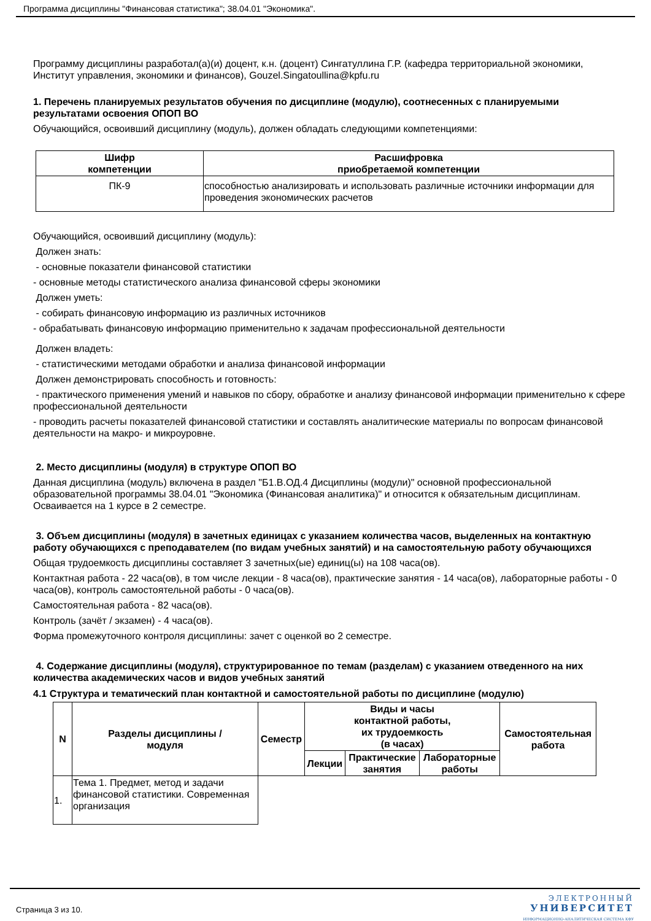Программа дисциплины "Финансовая статистика"; 38.04.01 "Экономика".
Программу дисциплины разработал(а)(и) доцент, к.н. (доцент) Сингатуллина Г.Р. (кафедра территориальной экономики, Институт управления, экономики и финансов), Gouzel.Singatoullina@kpfu.ru
1. Перечень планируемых результатов обучения по дисциплине (модулю), соотнесенных с планируемыми результатами освоения ОПОП ВО
Обучающийся, освоивший дисциплину (модуль), должен обладать следующими компетенциями:
| Шифр компетенции | Расшифровка приобретаемой компетенции |
| --- | --- |
| ПК-9 | способностью анализировать и использовать различные источники информации для проведения экономических расчетов |
Обучающийся, освоивший дисциплину (модуль):
Должен знать:
- основные показатели финансовой статистики
- основные методы статистического анализа финансовой сферы экономики
Должен уметь:
- собирать финансовую информацию из различных источников
- обрабатывать финансовую информацию применительно к задачам профессиональной деятельности
Должен владеть:
- статистическими методами обработки и анализа финансовой информации
Должен демонстрировать способность и готовность:
- практического применения умений и навыков по сбору, обработке и анализу финансовой информации применительно к сфере профессиональной деятельности
- проводить расчеты показателей финансовой статистики и составлять аналитические материалы по вопросам финансовой деятельности на макро- и микроуровне.
2. Место дисциплины (модуля) в структуре ОПОП ВО
Данная дисциплина (модуль) включена в раздел "Б1.В.ОД.4 Дисциплины (модули)" основной профессиональной образовательной программы 38.04.01 "Экономика (Финансовая аналитика)" и относится к обязательным дисциплинам.
Осваивается на 1 курсе в 2 семестре.
3. Объем дисциплины (модуля) в зачетных единицах с указанием количества часов, выделенных на контактную работу обучающихся с преподавателем (по видам учебных занятий) и на самостоятельную работу обучающихся
Общая трудоемкость дисциплины составляет 3 зачетных(ые) единиц(ы) на 108 часа(ов).
Контактная работа - 22 часа(ов), в том числе лекции - 8 часа(ов), практические занятия - 14 часа(ов), лабораторные работы - 0 часа(ов), контроль самостоятельной работы - 0 часа(ов).
Самостоятельная работа - 82 часа(ов).
Контроль (зачёт / экзамен) - 4 часа(ов).
Форма промежуточного контроля дисциплины: зачет с оценкой во 2 семестре.
4. Содержание дисциплины (модуля), структурированное по темам (разделам) с указанием отведенного на них количества академических часов и видов учебных занятий
4.1 Структура и тематический план контактной и самостоятельной работы по дисциплине (модулю)
| N | Разделы дисциплины / модуля | Семестр | Виды и часы контактной работы, их трудоемкость (в часах) | | | Самостоятельная работа |
| --- | --- | --- | --- | --- | --- | --- |
| | | | Лекции | Практические занятия | Лабораторные работы | |
| 1. | Тема 1. Предмет, метод и задачи финансовой статистики. Современная организация | | | | | |
Страница 3 из 10.
ЭЛЕКТРОННЫЙ
УНИВЕРСИТЕТ
ИНФОРМАЦИОННО-АНАЛИТИЧЕСКАЯ СИСТЕМА КФУ